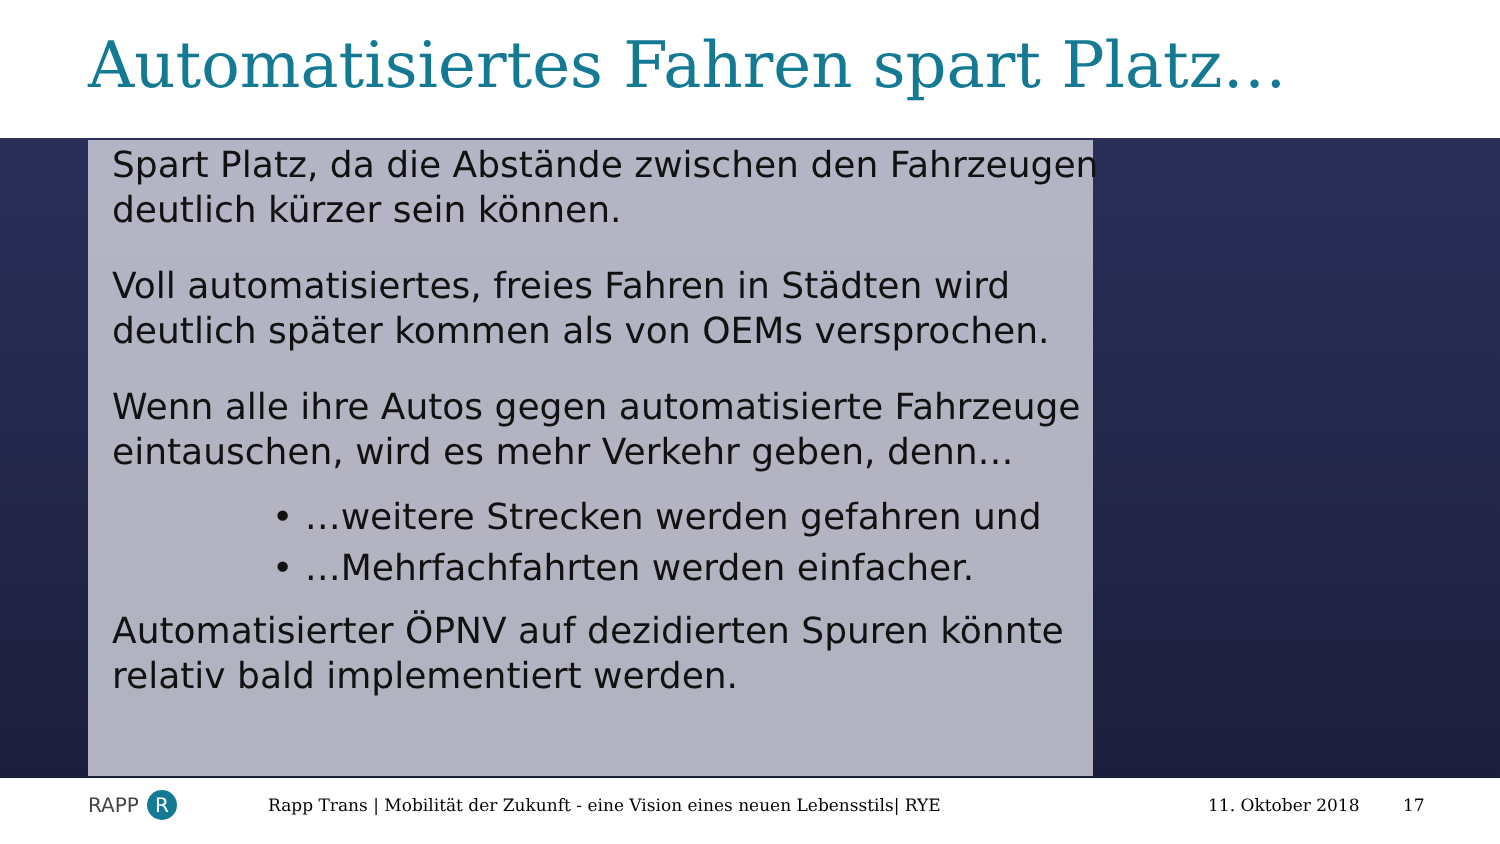Automatisiertes Fahren spart Platz…
Spart Platz, da die Abstände zwischen den Fahrzeugen deutlich kürzer sein können.
Voll automatisiertes, freies Fahren in Städten wird deutlich später kommen als von OEMs versprochen.
Wenn alle ihre Autos gegen automatisierte Fahrzeuge eintauschen, wird es mehr Verkehr geben, denn…
• …weitere Strecken werden gefahren und
• …Mehrfachfahrten werden einfacher.
Automatisierter ÖPNV auf dezidierten Spuren könnte relativ bald implementiert werden.
RAPP R Rapp Trans | Mobilität der Zukunft - eine Vision eines neuen Lebensstils| RYE 11. Oktober 2018 17